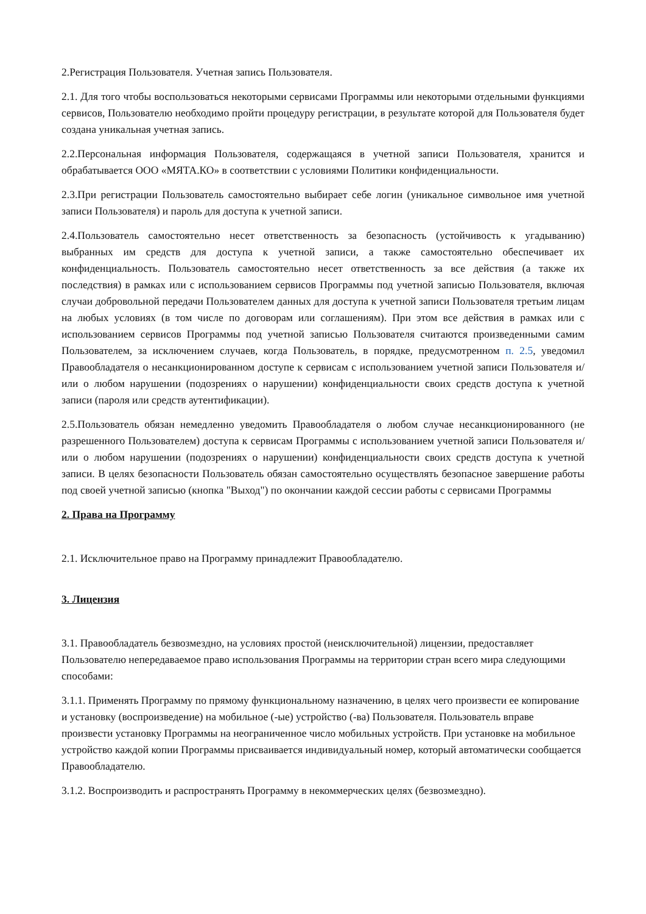2.Регистрация Пользователя. Учетная запись Пользователя.
2.1. Для того чтобы воспользоваться некоторыми сервисами Программы или некоторыми отдельными функциями сервисов, Пользователю необходимо пройти процедуру регистрации, в результате которой для Пользователя будет создана уникальная учетная запись.
2.2.Персональная информация Пользователя, содержащаяся в учетной записи Пользователя, хранится и обрабатывается ООО «МЯТА.КО» в соответствии с условиями Политики конфиденциальности.
2.3.При регистрации Пользователь самостоятельно выбирает себе логин (уникальное символьное имя учетной записи Пользователя) и пароль для доступа к учетной записи.
2.4.Пользователь самостоятельно несет ответственность за безопасность (устойчивость к угадыванию) выбранных им средств для доступа к учетной записи, а также самостоятельно обеспечивает их конфиденциальность. Пользователь самостоятельно несет ответственность за все действия (а также их последствия) в рамках или с использованием сервисов Программы под учетной записью Пользователя, включая случаи добровольной передачи Пользователем данных для доступа к учетной записи Пользователя третьим лицам на любых условиях (в том числе по договорам или соглашениям). При этом все действия в рамках или с использованием сервисов Программы под учетной записью Пользователя считаются произведенными самим Пользователем, за исключением случаев, когда Пользователь, в порядке, предусмотренном п. 2.5, уведомил Правообладателя о несанкционированном доступе к сервисам с использованием учетной записи Пользователя и/или о любом нарушении (подозрениях о нарушении) конфиденциальности своих средств доступа к учетной записи (пароля или средств аутентификации).
2.5.Пользователь обязан немедленно уведомить Правообладателя о любом случае несанкционированного (не разрешенного Пользователем) доступа к сервисам Программы с использованием учетной записи Пользователя и/или о любом нарушении (подозрениях о нарушении) конфиденциальности своих средств доступа к учетной записи. В целях безопасности Пользователь обязан самостоятельно осуществлять безопасное завершение работы под своей учетной записью (кнопка "Выход") по окончании каждой сессии работы с сервисами Программы
2. Права на Программу
2.1. Исключительное право на Программу принадлежит Правообладателю.
3. Лицензия
3.1. Правообладатель безвозмездно, на условиях простой (неисключительной) лицензии, предоставляет Пользователю непередаваемое право использования Программы на территории стран всего мира следующими способами:
3.1.1. Применять Программу по прямому функциональному назначению, в целях чего произвести ее копирование и установку (воспроизведение) на мобильное (-ые) устройство (-ва) Пользователя. Пользователь вправе произвести установку Программы на неограниченное число мобильных устройств. При установке на мобильное устройство каждой копии Программы присваивается индивидуальный номер, который автоматически сообщается Правообладателю.
3.1.2. Воспроизводить и распространять Программу в некоммерческих целях (безвозмездно).